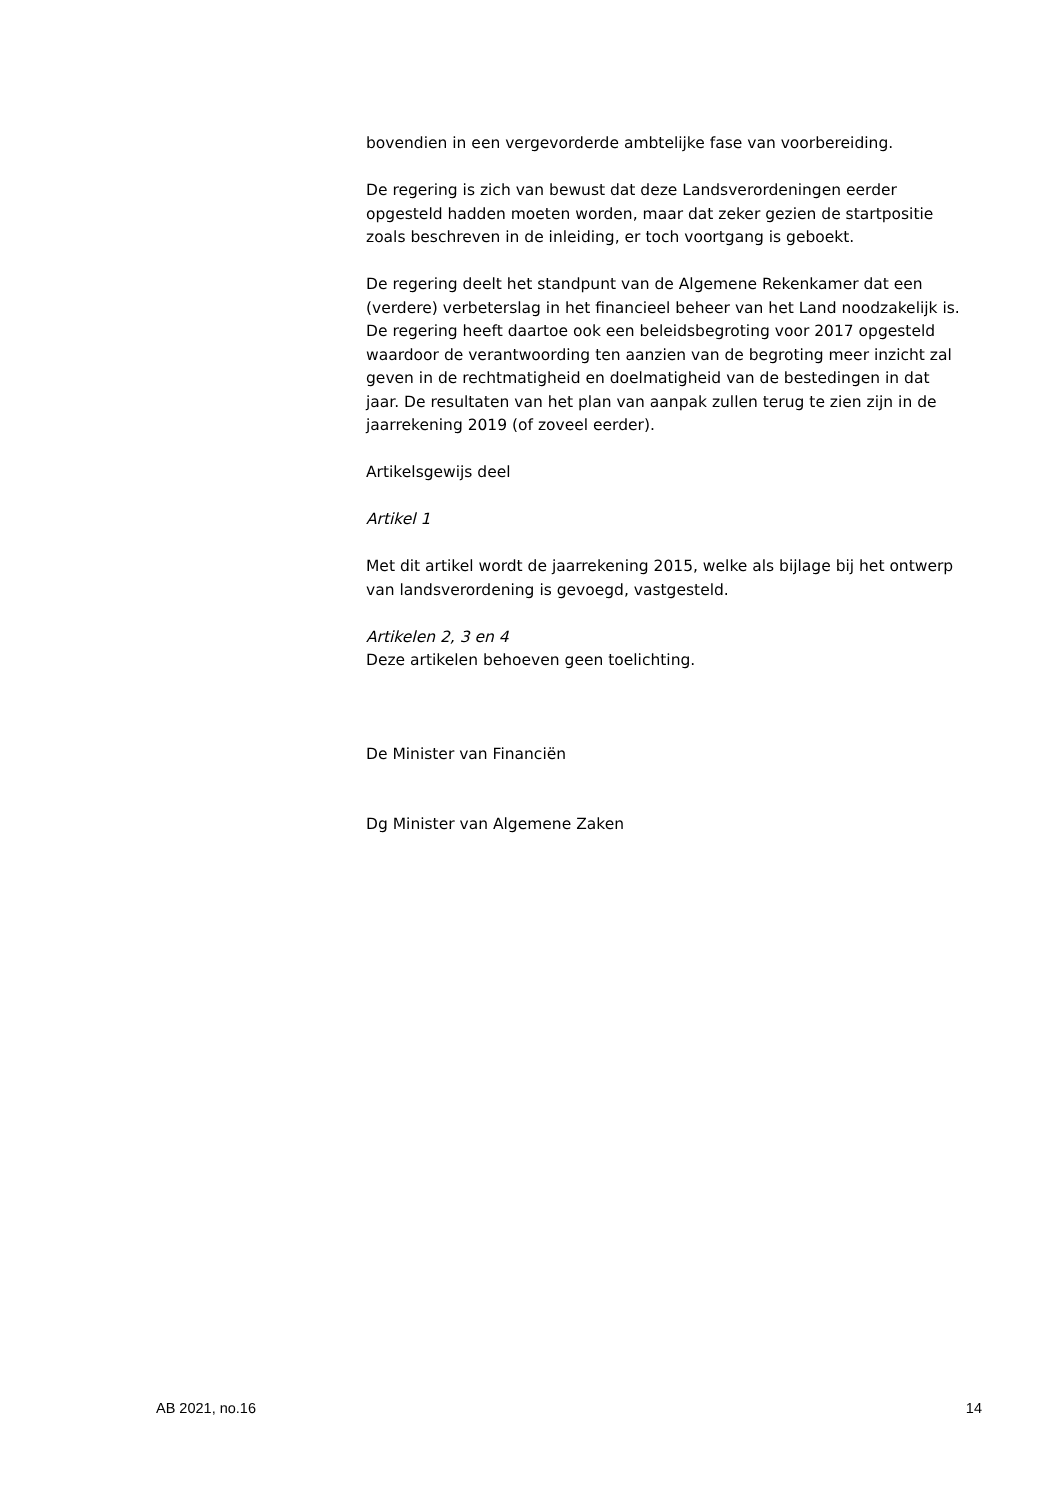bovendien in een vergevorderde ambtelijke fase van voorbereiding.
De regering is zich van bewust dat deze Landsverordeningen eerder opgesteld hadden moeten worden, maar dat zeker gezien de startpositie zoals beschreven in de inleiding, er toch voortgang is geboekt.
De regering deelt het standpunt van de Algemene Rekenkamer dat een (verdere) verbeterslag in het financieel beheer van het Land noodzakelijk is. De regering heeft daartoe ook een beleidsbegroting voor 2017 opgesteld waardoor de verantwoording ten aanzien van de begroting meer inzicht zal geven in de rechtmatigheid en doelmatigheid van de bestedingen in dat jaar. De resultaten van het plan van aanpak zullen terug te zien zijn in de jaarrekening 2019 (of zoveel eerder).
Artikelsgewijs deel
Artikel 1
Met dit artikel wordt de jaarrekening 2015, welke als bijlage bij het ontwerp van landsverordening is gevoegd, vastgesteld.
Artikelen 2, 3 en 4
Deze artikelen behoeven geen toelichting.
De Minister van Financiën
Dg Minister van Algemene Zaken
AB 2021, no.16 14